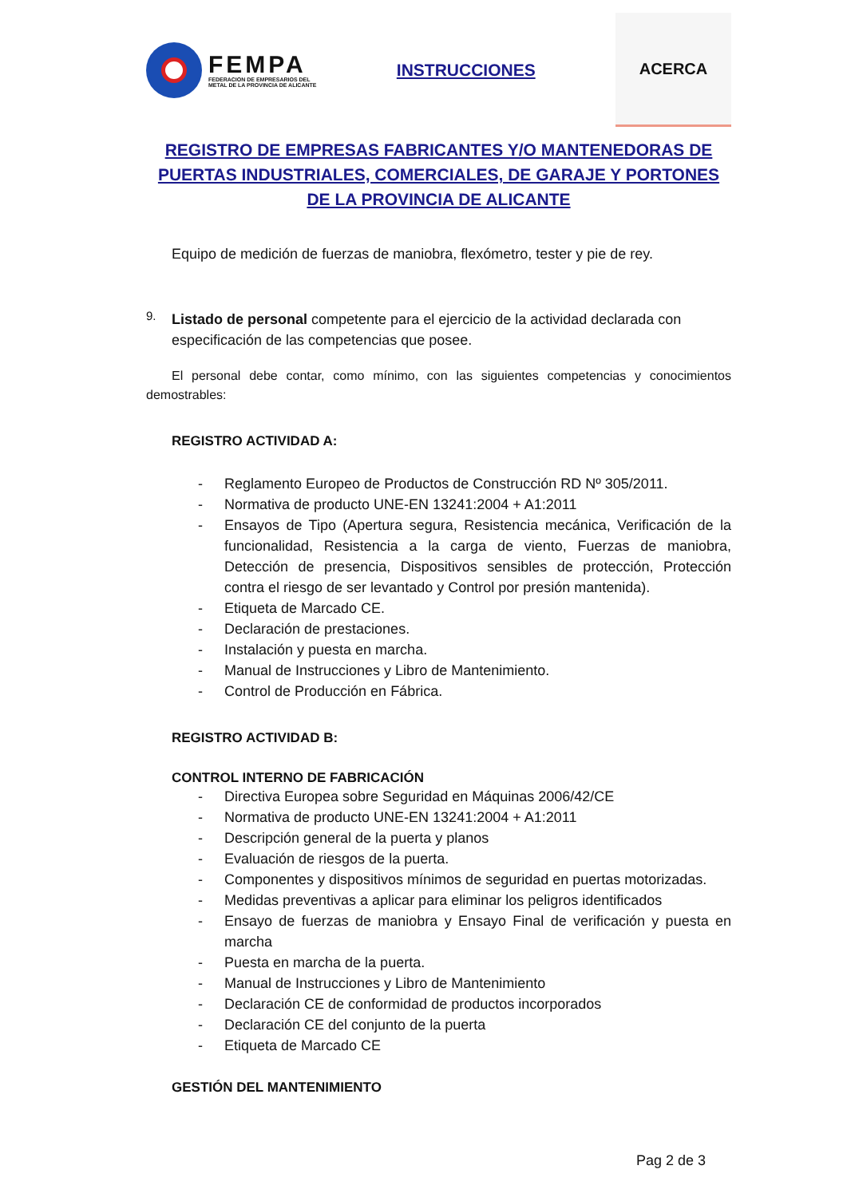FEMPA
FEDERACION DE EMPRESARIOS DEL
METAL DE LA PROVINCIA DE ALICANTE
INSTRUCCIONES
ACERCA
REGISTRO DE EMPRESAS FABRICANTES Y/O MANTENEDORAS DE PUERTAS INDUSTRIALES, COMERCIALES, DE GARAJE Y PORTONES DE LA PROVINCIA DE ALICANTE
Equipo de medición de fuerzas de maniobra, flexómetro, tester y pie de rey.
9.
Listado de personal competente para el ejercicio de la actividad declarada con especificación de las competencias que posee.
El personal debe contar, como mínimo, con las siguientes competencias y conocimientos demostrables:
REGISTRO ACTIVIDAD A:
- Reglamento Europeo de Productos de Construcción RD Nº 305/2011.
- Normativa de producto UNE-EN 13241:2004 + A1:2011
- Ensayos de Tipo (Apertura segura, Resistencia mecánica, Verificación de la funcionalidad, Resistencia a la carga de viento, Fuerzas de maniobra, Detección de presencia, Dispositivos sensibles de protección, Protección contra el riesgo de ser levantado y Control por presión mantenida).
- Etiqueta de Marcado CE.
- Declaración de prestaciones.
- Instalación y puesta en marcha.
- Manual de Instrucciones y Libro de Mantenimiento.
- Control de Producción en Fábrica.
REGISTRO ACTIVIDAD B:
CONTROL INTERNO DE FABRICACIÓN
- Directiva Europea sobre Seguridad en Máquinas 2006/42/CE
- Normativa de producto UNE-EN 13241:2004 + A1:2011
- Descripción general de la puerta y planos
- Evaluación de riesgos de la puerta.
- Componentes y dispositivos mínimos de seguridad en puertas motorizadas.
- Medidas preventivas a aplicar para eliminar los peligros identificados
- Ensayo de fuerzas de maniobra y Ensayo Final de verificación y puesta en marcha
- Puesta en marcha de la puerta.
- Manual de Instrucciones y Libro de Mantenimiento
- Declaración CE de conformidad de productos incorporados
- Declaración CE del conjunto de la puerta
- Etiqueta de Marcado CE
GESTIÓN DEL MANTENIMIENTO
Pag 2 de 3